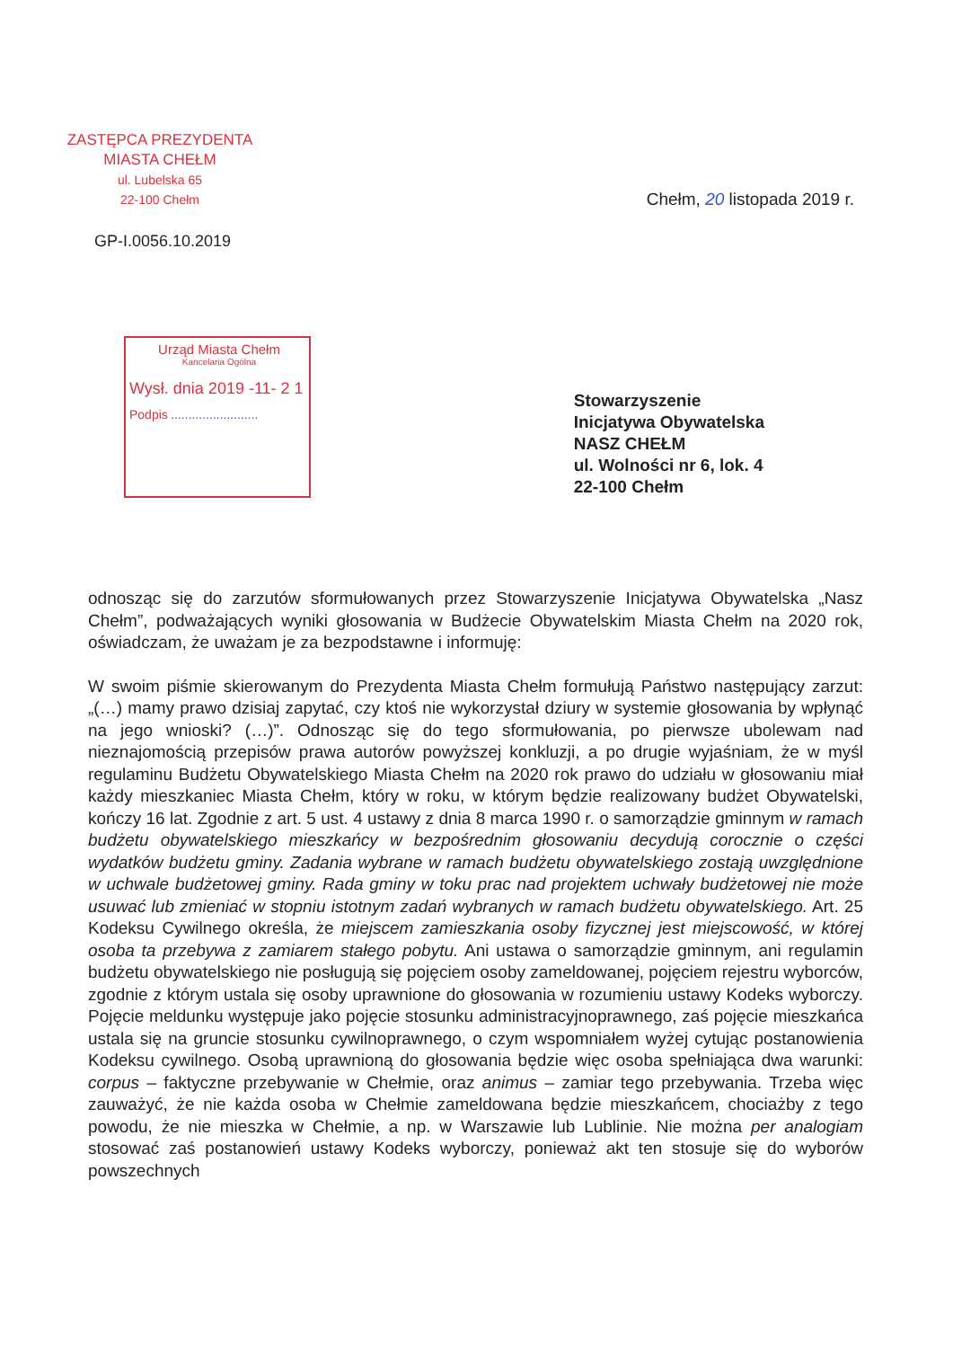ZASTĘPCA PREZYDENTA
MIASTA CHEŁM
ul. Lubelska 65
22-100 Chełm
Chełm, 20 listopada 2019 r.
GP-I.0056.10.2019
Urząd Miasta Chełm
Kancelaria Ogólna
Wysł. dnia 2019 -11- 2 1
Podpis .........................
Stowarzyszenie
Inicjatywa Obywatelska
NASZ CHEŁM
ul. Wolności nr 6, lok. 4
22-100 Chełm
odnosząc się do zarzutów sformułowanych przez Stowarzyszenie Inicjatywa Obywatelska „Nasz Chełm”, podważających wyniki głosowania w Budżecie Obywatelskim Miasta Chełm na 2020 rok, oświadczam, że uważam je za bezpodstawne i informuję:
W swoim piśmie skierowanym do Prezydenta Miasta Chełm formułują Państwo następujący zarzut: „(…) mamy prawo dzisiaj zapytać, czy ktoś nie wykorzystał dziury w systemie głosowania by wpłynąć na jego wnioski? (…)”. Odnosząc się do tego sformułowania, po pierwsze ubolewam nad nieznajomością przepisów prawa autorów powyższej konkluzji, a po drugie wyjaśniam, że w myśl regulaminu Budżetu Obywatelskiego Miasta Chełm na 2020 rok prawo do udziału w głosowaniu miał każdy mieszkaniec Miasta Chełm, który w roku, w którym będzie realizowany budżet Obywatelski, kończy 16 lat. Zgodnie z art. 5 ust. 4 ustawy z dnia 8 marca 1990 r. o samorządzie gminnym w ramach budżetu obywatelskiego mieszkańcy w bezpośrednim głosowaniu decydują corocznie o części wydatków budżetu gminy. Zadania wybrane w ramach budżetu obywatelskiego zostają uwzględnione w uchwale budżetowej gminy. Rada gminy w toku prac nad projektem uchwały budżetowej nie może usuwać lub zmieniać w stopniu istotnym zadań wybranych w ramach budżetu obywatelskiego. Art. 25 Kodeksu Cywilnego określa, że miejscem zamieszkania osoby fizycznej jest miejscowość, w której osoba ta przebywa z zamiarem stałego pobytu. Ani ustawa o samorządzie gminnym, ani regulamin budżetu obywatelskiego nie posługują się pojęciem osoby zameldowanej, pojęciem rejestru wyborców, zgodnie z którym ustala się osoby uprawnione do głosowania w rozumieniu ustawy Kodeks wyborczy. Pojęcie meldunku występuje jako pojęcie stosunku administracyjnoprawnego, zaś pojęcie mieszkańca ustala się na gruncie stosunku cywilnoprawnego, o czym wspomniałem wyżej cytując postanowienia Kodeksu cywilnego. Osobą uprawnioną do głosowania będzie więc osoba spełniająca dwa warunki: corpus – faktyczne przebywanie w Chełmie, oraz animus – zamiar tego przebywania. Trzeba więc zauważyć, że nie każda osoba w Chełmie zameldowana będzie mieszkańcem, chociażby z tego powodu, że nie mieszka w Chełmie, a np. w Warszawie lub Lublinie. Nie można per analogiam stosować zaś postanowień ustawy Kodeks wyborczy, ponieważ akt ten stosuje się do wyborów powszechnych